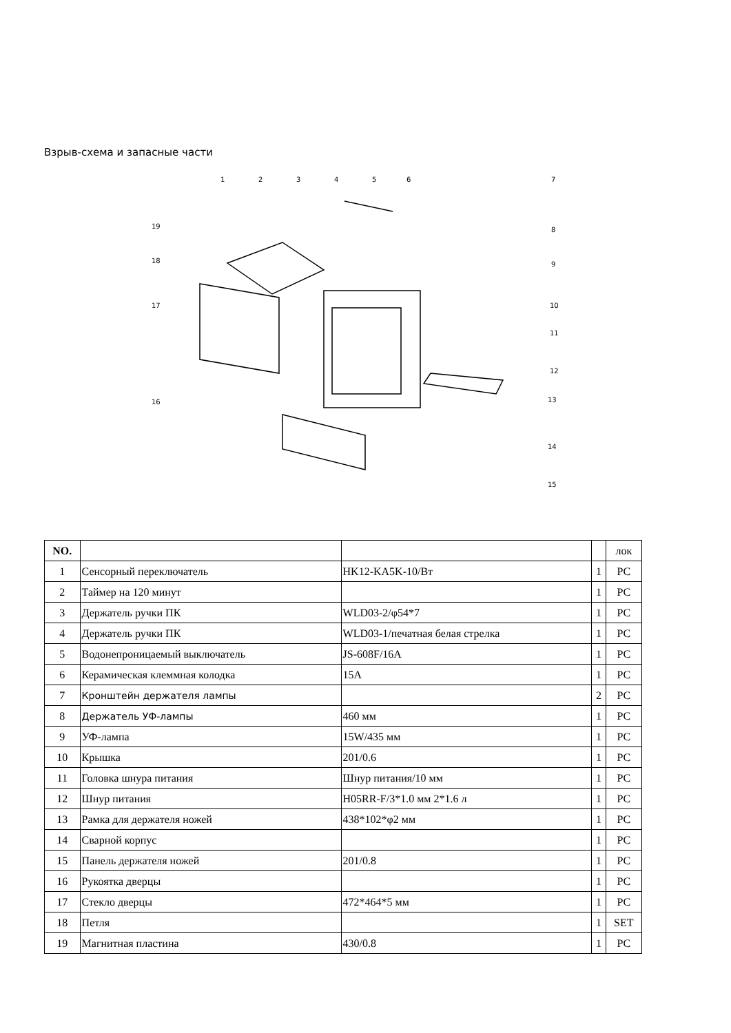Взрыв-схема и запасные части
1
2
3
4
5
6
7
8
9
10
11
12
13
14
15
16
17
18
19
| NO. | | | | лок |
| --- | --- | --- | --- | --- |
| 1 | Сенсорный переключатель | HK12-KA5K-10/Вт | 1 | PC |
| 2 | Таймер на 120 минут | | 1 | PC |
| 3 | Держатель ручки ПК | WLD03-2/φ54*7 | 1 | PC |
| 4 | Держатель ручки ПК | WLD03-1/печатная белая стрелка | 1 | PC |
| 5 | Водонепроницаемый выключатель | JS-608F/16A | 1 | PC |
| 6 | Керамическая клеммная колодка | 15A | 1 | PC |
| 7 | Кронштейн держателя лампы | | 2 | PC |
| 8 | Держатель УФ-лампы | 460 мм | 1 | PC |
| 9 | УФ-лампа | 15W/435 мм | 1 | PC |
| 10 | Крышка | 201/0.6 | 1 | PC |
| 11 | Головка шнура питания | Шнур питания/10 мм | 1 | PC |
| 12 | Шнур питания | H05RR-F/3*1.0 мм 2*1.6 л | 1 | PC |
| 13 | Рамка для держателя ножей | 438*102*φ2 мм | 1 | PC |
| 14 | Сварной корпус | | 1 | PC |
| 15 | Панель держателя ножей | 201/0.8 | 1 | PC |
| 16 | Рукоятка дверцы | | 1 | PC |
| 17 | Стекло дверцы | 472*464*5 мм | 1 | PC |
| 18 | Петля | | 1 | SET |
| 19 | Магнитная пластина | 430/0.8 | 1 | PC |